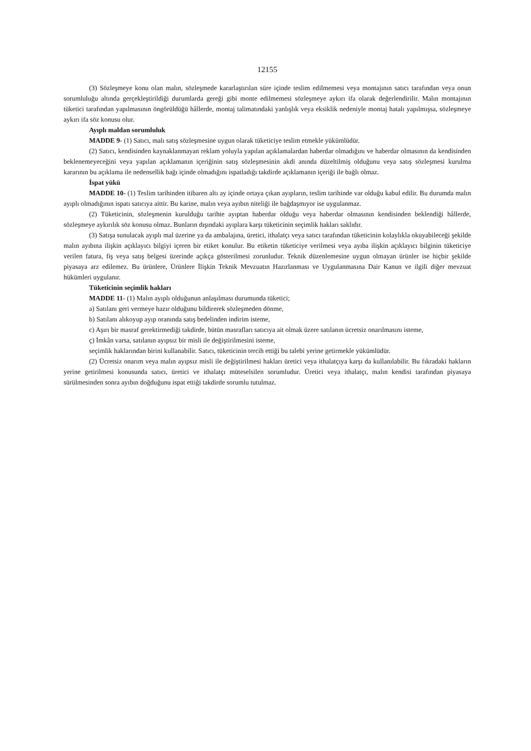12155
(3) Sözleşmeye konu olan malın, sözleşmede kararlaştırılan süre içinde teslim edilmemesi veya montajının satıcı tarafından veya onun sorumluluğu altında gerçekleştirildiği durumlarda gereği gibi monte edilmemesi sözleşmeye aykırı ifa olarak değerlendirilir. Malın montajının tüketici tarafından yapılmasının öngörüldüğü hâllerde, montaj talimatındaki yanlışlık veya eksiklik nedeniyle montaj hatalı yapılmışsa, sözleşmeye aykırı ifa söz konusu olur.
Ayıplı maldan sorumluluk
MADDE 9- (1) Satıcı, malı satış sözleşmesine uygun olarak tüketiciye teslim etmekle yükümlüdür.
(2) Satıcı, kendisinden kaynaklanmayan reklam yoluyla yapılan açıklamalardan haberdar olmadığını ve haberdar olmasının da kendisinden beklenemeyeceğini veya yapılan açıklamanın içeriğinin satış sözleşmesinin akdi anında düzeltilmiş olduğunu veya satış sözleşmesi kurulma kararının bu açıklama ile nedensellik bağı içinde olmadığını ispatladığı takdirde açıklamanın içeriği ile bağlı olmaz.
İspat yükü
MADDE 10- (1) Teslim tarihinden itibaren altı ay içinde ortaya çıkan ayıpların, teslim tarihinde var olduğu kabul edilir. Bu durumda malın ayıplı olmadığının ispatı satıcıya aittir. Bu karine, malın veya ayıbın niteliği ile bağdaşmıyor ise uygulanmaz.
(2) Tüketicinin, sözleşmenin kurulduğu tarihte ayıptan haberdar olduğu veya haberdar olmasının kendisinden beklendiği hâllerde, sözleşmeye aykırılık söz konusu olmaz. Bunların dışındaki ayıplara karşı tüketicinin seçimlik hakları saklıdır.
(3) Satışa sunulacak ayıplı mal üzerine ya da ambalajına, üretici, ithalatçı veya satıcı tarafından tüketicinin kolaylıkla okuyabileceği şekilde malın ayıbına ilişkin açıklayıcı bilgiyi içeren bir etiket konulur. Bu etiketin tüketiciye verilmesi veya ayıba ilişkin açıklayıcı bilginin tüketiciye verilen fatura, fiş veya satış belgesi üzerinde açıkça gösterilmesi zorunludur. Teknik düzenlemesine uygun olmayan ürünler ise hiçbir şekilde piyasaya arz edilemez. Bu ürünlere, Ürünlere İlişkin Teknik Mevzuatın Hazırlanması ve Uygulanmasına Dair Kanun ve ilgili diğer mevzuat hükümleri uygulanır.
Tüketicinin seçimlik hakları
MADDE 11- (1) Malın ayıplı olduğunun anlaşılması durumunda tüketici;
a) Satılanı geri vermeye hazır olduğunu bildirerek sözleşmeden dönme,
b) Satılanı alıkoyup ayıp oranında satış bedelinden indirim isteme,
c) Aşırı bir masraf gerektirmediği takdirde, bütün masrafları satıcıya ait olmak üzere satılanın ücretsiz onarılmasını isteme,
ç) İmkân varsa, satılanın ayıpsız bir misli ile değiştirilmesini isteme,
seçimlik haklarından birini kullanabilir. Satıcı, tüketicinin tercih ettiği bu talebi yerine getirmekle yükümlüdür.
(2) Ücretsiz onarım veya malın ayıpsız misli ile değiştirilmesi hakları üretici veya ithalatçıya karşı da kullanılabilir. Bu fıkradaki hakların yerine getirilmesi konusunda satıcı, üretici ve ithalatçı müteselsilen sorumludur. Üretici veya ithalatçı, malın kendisi tarafından piyasaya sürülmesinden sonra ayıbın doğduğunu ispat ettiği takdirde sorumlu tutulmaz.